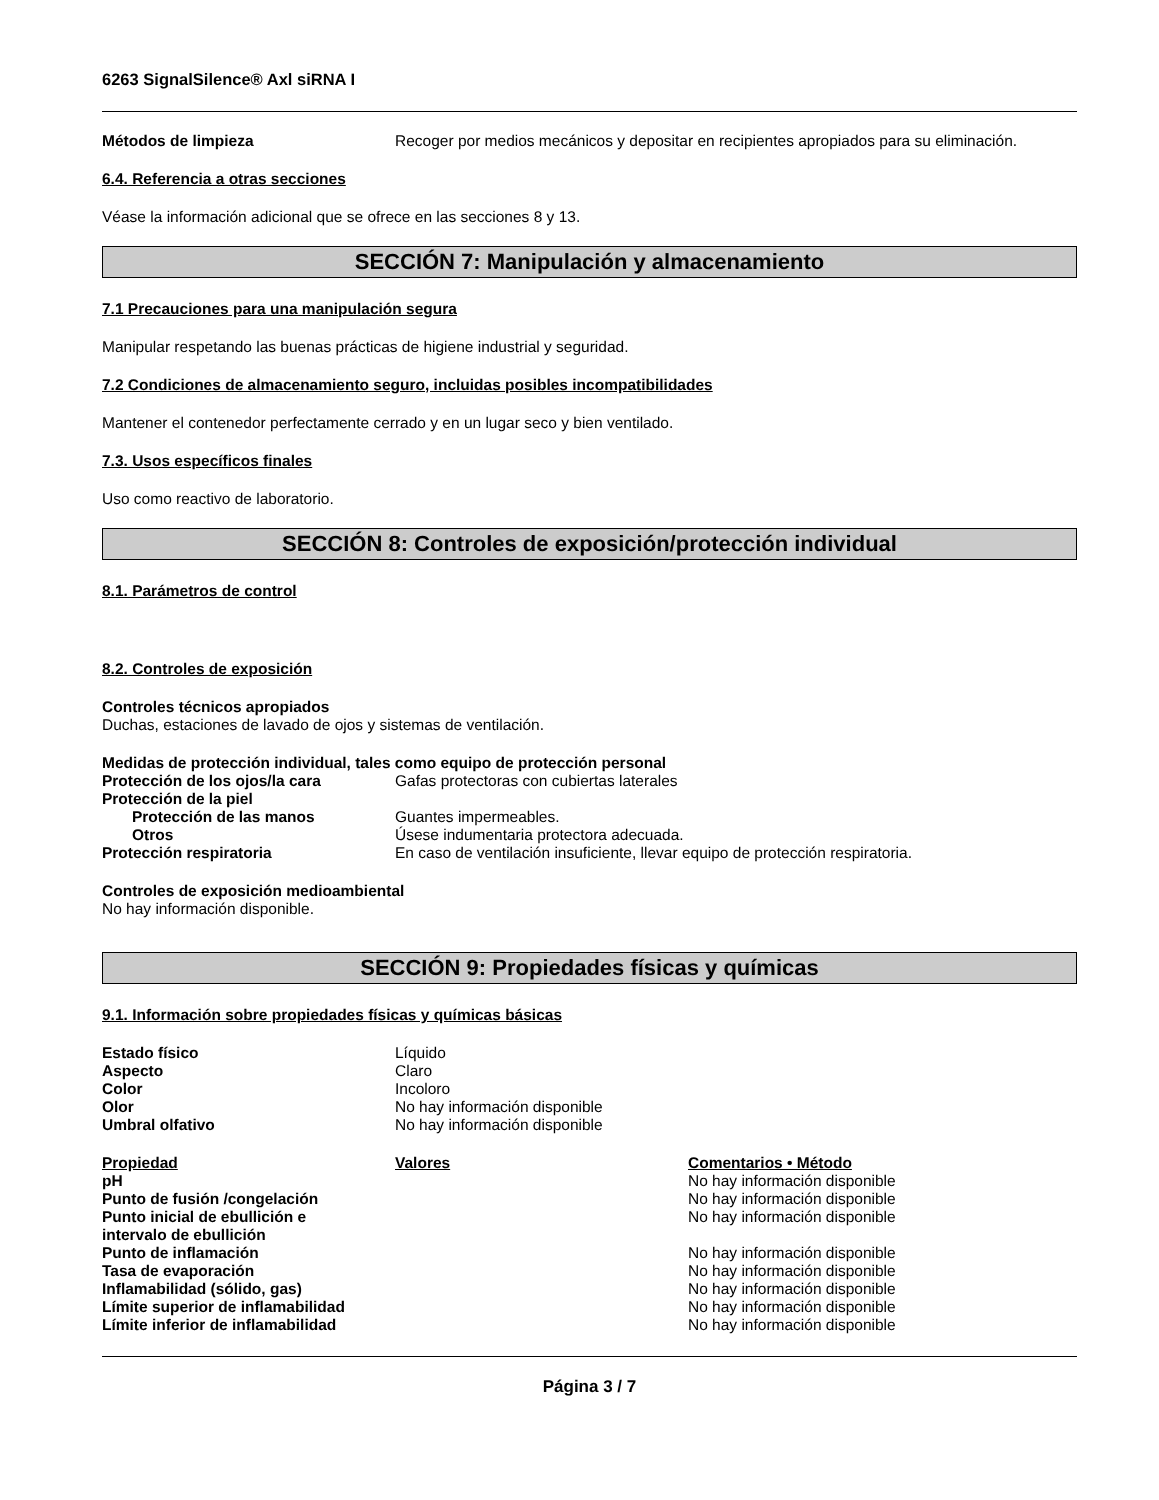6263 SignalSilence® Axl siRNA I
| Métodos de limpieza | Recoger por medios mecánicos y depositar en recipientes apropiados para su eliminación. |
6.4. Referencia a otras secciones
Véase la información adicional que se ofrece en las secciones 8 y 13.
SECCIÓN 7: Manipulación y almacenamiento
7.1 Precauciones para una manipulación segura
Manipular respetando las buenas prácticas de higiene industrial y seguridad.
7.2 Condiciones de almacenamiento seguro, incluidas posibles incompatibilidades
Mantener el contenedor perfectamente cerrado y en un lugar seco y bien ventilado.
7.3. Usos específicos finales
Uso como reactivo de laboratorio.
SECCIÓN 8: Controles de exposición/protección individual
8.1. Parámetros de control
8.2. Controles de exposición
Controles técnicos apropiados
Duchas, estaciones de lavado de ojos y sistemas de ventilación.
Medidas de protección individual, tales como equipo de protección personal
| Protección de los ojos/la cara | Gafas protectoras con cubiertas laterales |
| Protección de la piel | |
| Protección de las manos | Guantes impermeables. |
| Otros | Úsese indumentaria protectora adecuada. |
| Protección respiratoria | En caso de ventilación insuficiente, llevar equipo de protección respiratoria. |
Controles de exposición medioambiental
No hay información disponible.
SECCIÓN 9: Propiedades físicas y químicas
9.1. Información sobre propiedades físicas y químicas básicas
| Estado físico | Líquido |
| Aspecto | Claro |
| Color | Incoloro |
| Olor | No hay información disponible |
| Umbral olfativo | No hay información disponible |
| Propiedad | Valores | Comentarios • Método |
| --- | --- | --- |
| pH | | No hay información disponible |
| Punto de fusión /congelación | | No hay información disponible |
| Punto inicial de ebullición e intervalo de ebullición | | No hay información disponible |
| Punto de inflamación | | No hay información disponible |
| Tasa de evaporación | | No hay información disponible |
| Inflamabilidad (sólido, gas) | | No hay información disponible |
| Límite superior de inflamabilidad | | No hay información disponible |
| Límite inferior de inflamabilidad | | No hay información disponible |
Página 3 / 7